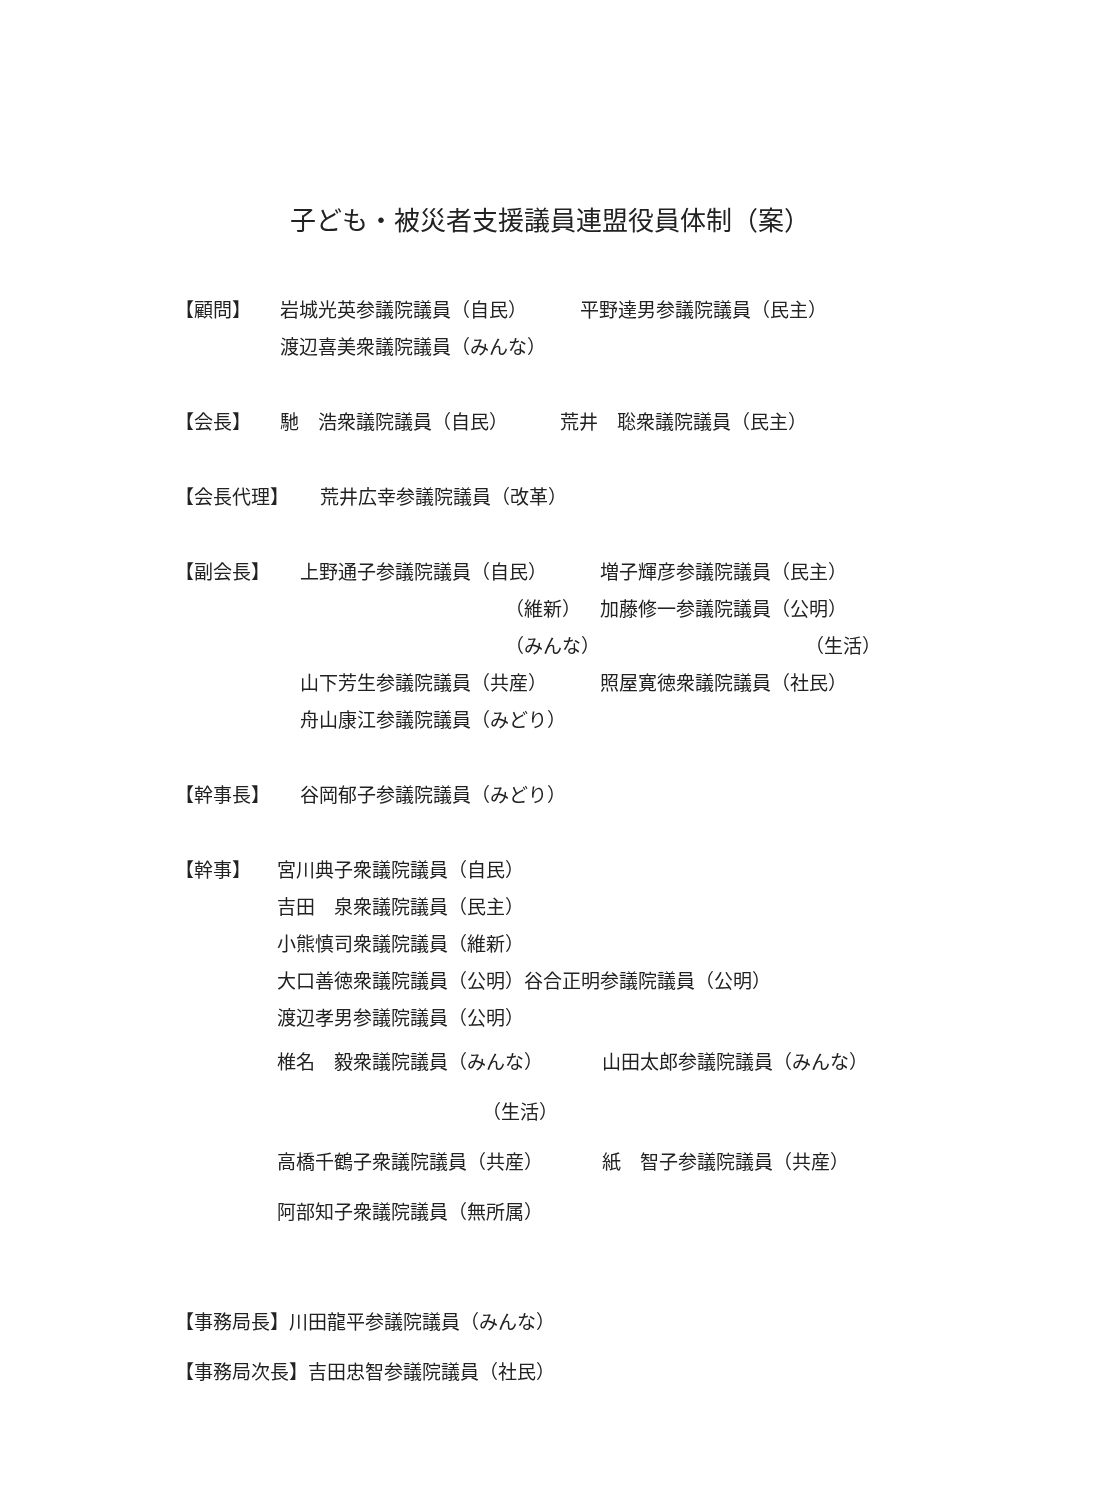子ども・被災者支援議員連盟役員体制（案）
【顧問】 岩城光英参議院議員（自民） 平野達男参議院議員（民主）
渡辺喜美衆議院議員（みんな）
【会長】 馳　浩衆議院議員（自民） 荒井　聡衆議院議員（民主）
【会長代理】 荒井広幸参議院議員（改革）
【副会長】 上野通子参議院議員（自民） 増子輝彦参議院議員（民主）
（維新） 加藤修一参議院議員（公明）
（みんな） （生活）
山下芳生参議院議員（共産） 照屋寛徳衆議院議員（社民）
舟山康江参議院議員（みどり）
【幹事長】 谷岡郁子参議院議員（みどり）
【幹事】 宮川典子衆議院議員（自民）
吉田　泉衆議院議員（民主）
小熊慎司衆議院議員（維新）
大口善徳衆議院議員（公明）谷合正明参議院議員（公明）
渡辺孝男参議院議員（公明）
椎名　毅衆議院議員（みんな） 山田太郎参議院議員（みんな）
（生活）
高橋千鶴子衆議院議員（共産） 紙　智子参議院議員（共産）
阿部知子衆議院議員（無所属）
【事務局長】川田龍平参議院議員（みんな）
【事務局次長】吉田忠智参議院議員（社民）